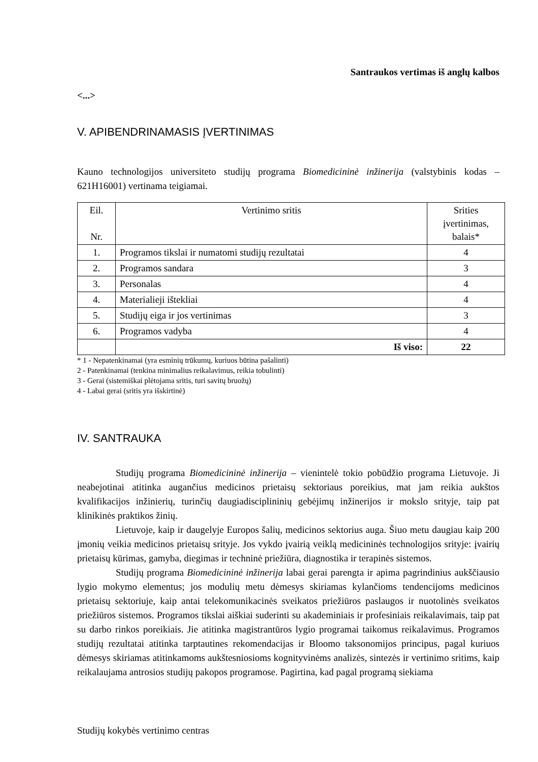Santraukos vertimas iš anglų kalbos
<...>
V. APIBENDRINAMASIS ĮVERTINIMAS
Kauno technologijos universiteto studijų programa Biomedicininė inžinerija (valstybinis kodas – 621H16001) vertinama teigiamai.
| Eil. Nr. | Vertinimo sritis | Srities įvertinimas, balais* |
| --- | --- | --- |
| 1. | Programos tikslai ir numatomi studijų rezultatai | 4 |
| 2. | Programos sandara | 3 |
| 3. | Personalas | 4 |
| 4. | Materialieji ištekliai | 4 |
| 5. | Studijų eiga ir jos vertinimas | 3 |
| 6. | Programos vadyba | 4 |
| | Iš viso: | 22 |
* 1 - Nepatenkinamai (yra esminių trūkumų, kuriuos būtina pašalinti)
2 - Patenkinamai (tenkina minimalius reikalavimus, reikia tobulinti)
3 - Gerai (sistemiškai plėtojama sritis, turi savitų bruožų)
4 - Labai gerai (sritis yra išskirtinė)
IV. SANTRAUKA
Studijų programa Biomedicininė inžinerija – vienintelė tokio pobūdžio programa Lietuvoje. Ji neabejotinai atitinka augančius medicinos prietaisų sektoriaus poreikius, mat jam reikia aukštos kvalifikacijos inžinierių, turinčių daugiadisciplininių gebėjimų inžinerijos ir mokslo srityje, taip pat klinikinės praktikos žinių.
Lietuvoje, kaip ir daugelyje Europos šalių, medicinos sektorius auga. Šiuo metu daugiau kaip 200 įmonių veikia medicinos prietaisų srityje. Jos vykdo įvairią veiklą medicininės technologijos srityje: įvairių prietaisų kūrimas, gamyba, diegimas ir techninė priežiūra, diagnostika ir terapinės sistemos.
Studijų programa Biomedicininė inžinerija labai gerai parengta ir apima pagrindinius aukščiausio lygio mokymo elementus; jos modulių metu dėmesys skiriamas kylančioms tendencijoms medicinos prietaisų sektoriuje, kaip antai telekomunikacinės sveikatos priežiūros paslaugos ir nuotolinės sveikatos priežiūros sistemos. Programos tikslai aiškiai suderinti su akademiniais ir profesiniais reikalavimais, taip pat su darbo rinkos poreikiais. Jie atitinka magistrantūros lygio programai taikomus reikalavimus. Programos studijų rezultatai atitinka tarptautines rekomendacijas ir Bloomo taksonomijos principus, pagal kuriuos dėmesys skiriamas atitinkamoms aukštesniosioms kognityvinėms analizės, sintezės ir vertinimo sritims, kaip reikalaujama antrosios studijų pakopos programose. Pagirtina, kad pagal programą siekiama
Studijų kokybės vertinimo centras